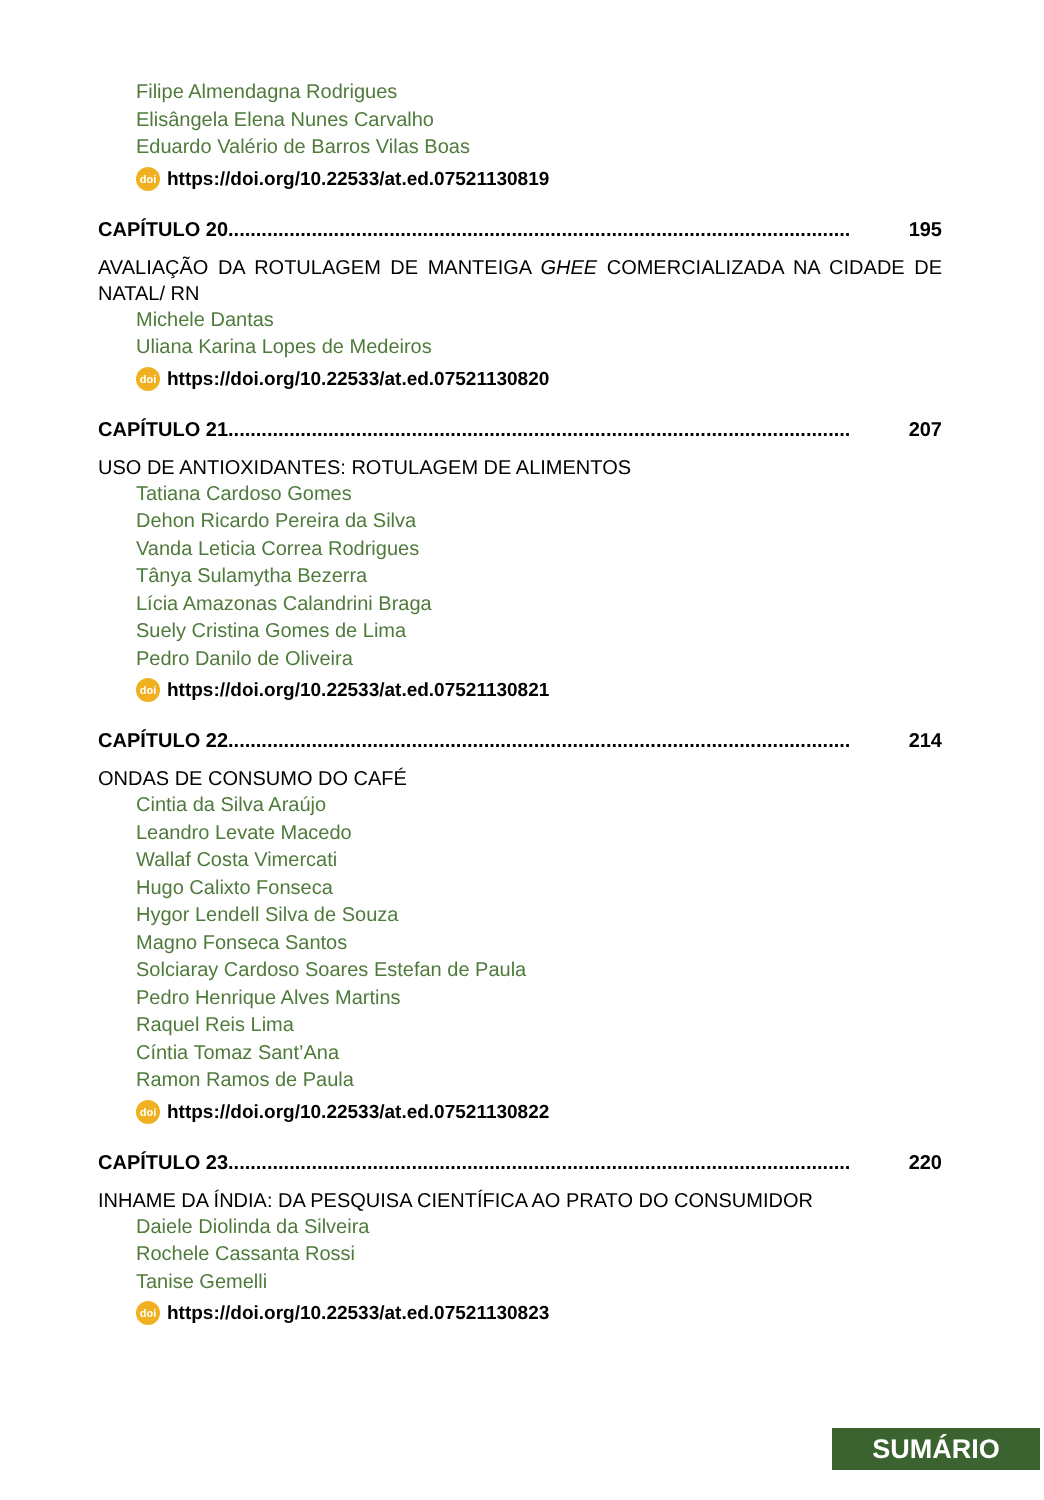Filipe Almendagna Rodrigues
Elisângela Elena Nunes Carvalho
Eduardo Valério de Barros Vilas Boas
doi https://doi.org/10.22533/at.ed.07521130819
CAPÍTULO 20................................................................................................................ 195
AVALIAÇÃO DA ROTULAGEM DE MANTEIGA GHEE COMERCIALIZADA NA CIDADE DE NATAL/ RN
Michele Dantas
Uliana Karina Lopes de Medeiros
doi https://doi.org/10.22533/at.ed.07521130820
CAPÍTULO 21................................................................................................................ 207
USO DE ANTIOXIDANTES: ROTULAGEM DE ALIMENTOS
Tatiana Cardoso Gomes
Dehon Ricardo Pereira da Silva
Vanda Leticia Correa Rodrigues
Tânya Sulamytha Bezerra
Lícia Amazonas Calandrini Braga
Suely Cristina Gomes de Lima
Pedro Danilo de Oliveira
doi https://doi.org/10.22533/at.ed.07521130821
CAPÍTULO 22................................................................................................................ 214
ONDAS DE CONSUMO DO CAFÉ
Cintia da Silva Araújo
Leandro Levate Macedo
Wallaf Costa Vimercati
Hugo Calixto Fonseca
Hygor Lendell Silva de Souza
Magno Fonseca Santos
Solciaray Cardoso Soares Estefan de Paula
Pedro Henrique Alves Martins
Raquel Reis Lima
Cíntia Tomaz Sant’Ana
Ramon Ramos de Paula
doi https://doi.org/10.22533/at.ed.07521130822
CAPÍTULO 23................................................................................................................ 220
INHAME DA ÍNDIA: DA PESQUISA CIENTÍFICA AO PRATO DO CONSUMIDOR
Daiele Diolinda da Silveira
Rochele Cassanta Rossi
Tanise Gemelli
doi https://doi.org/10.22533/at.ed.07521130823
SUMÁRIO